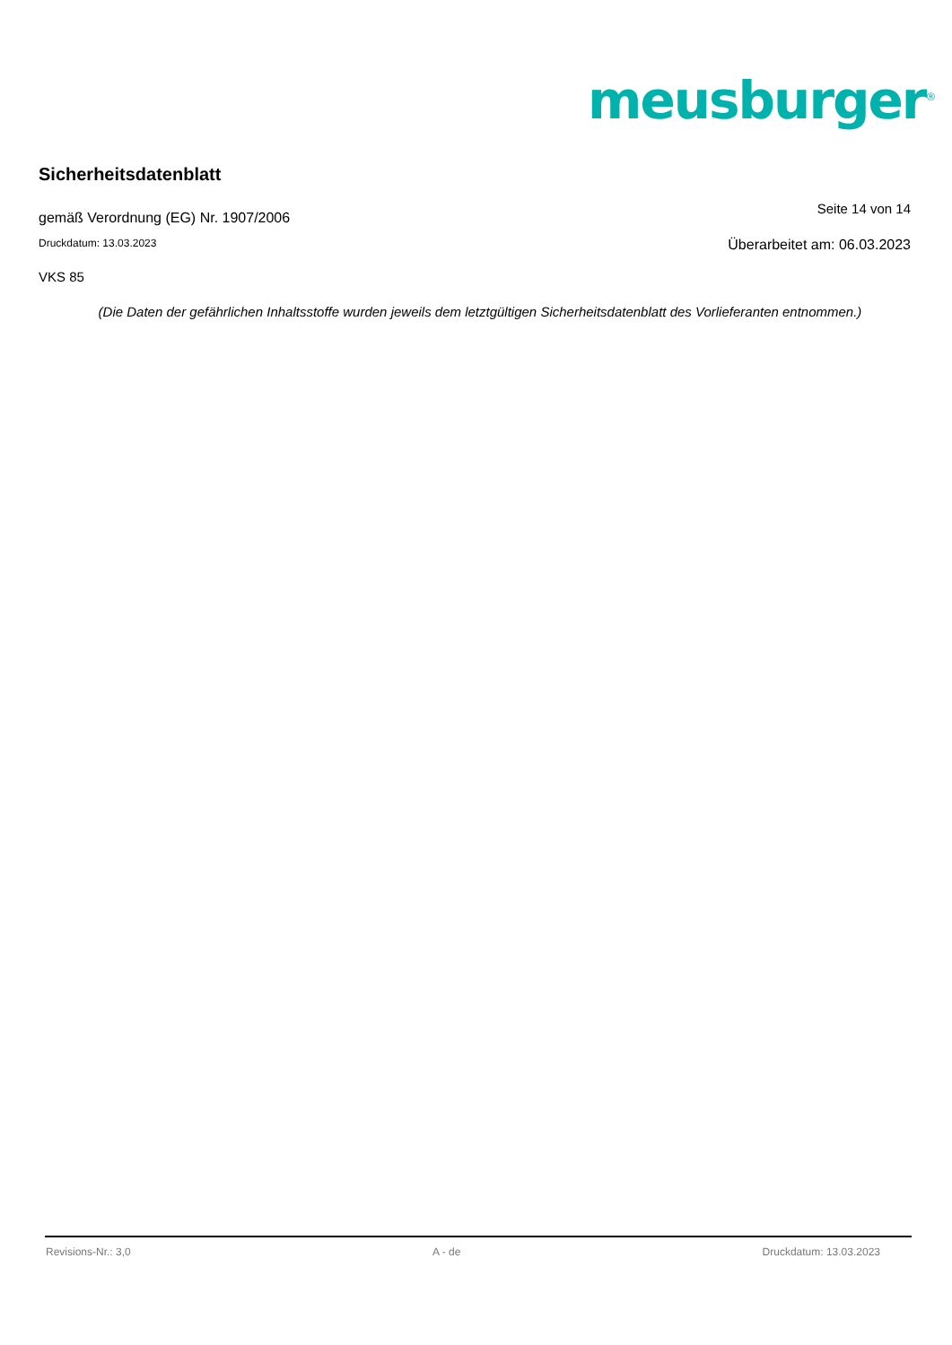meusburger<sup>®</sup>
Sicherheitsdatenblatt
gemäß Verordnung (EG) Nr. 1907/2006
Seite 14 von 14
Druckdatum: 13.03.2023
Überarbeitet am: 06.03.2023
VKS 85
(Die Daten der gefährlichen Inhaltsstoffe wurden jeweils dem letztgültigen Sicherheitsdatenblatt des Vorlieferanten entnommen.)
Revisions-Nr.: 3,0 A - de Druckdatum: 13.03.2023